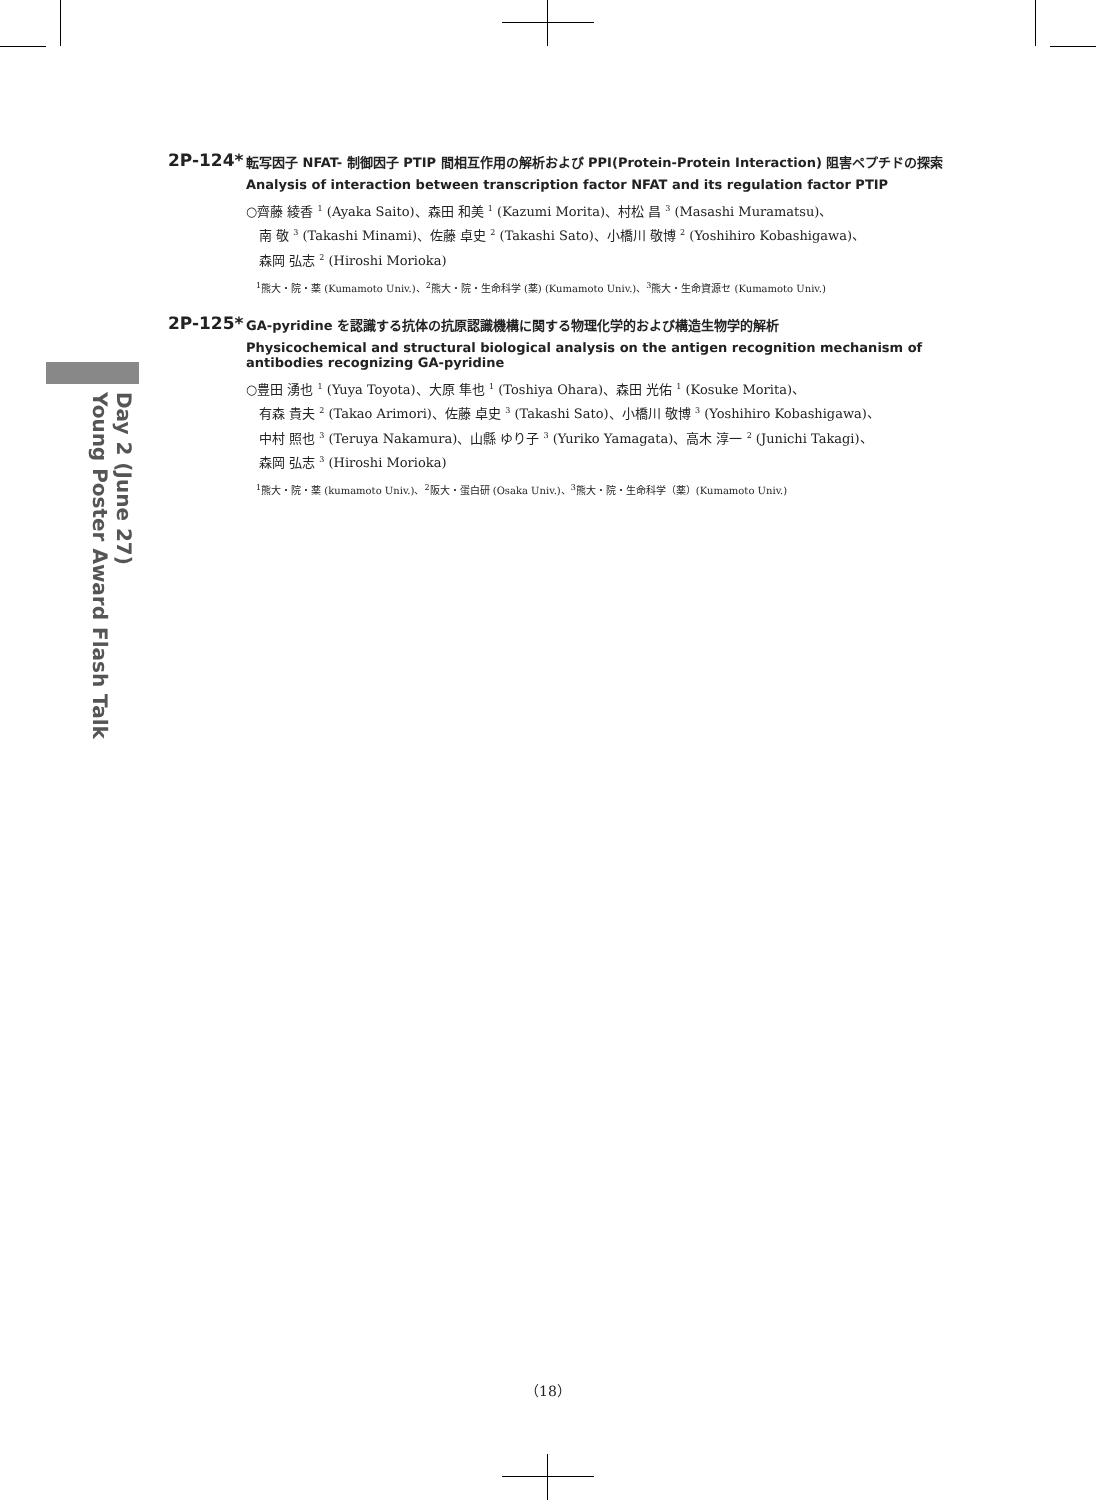Day 2 (June 27)
Young Poster Award Flash Talk
2P-124*
転写因子 NFAT- 制御因子 PTIP 間相互作用の解析および PPI(Protein-Protein Interaction) 阻害ペプチドの探索
Analysis of interaction between transcription factor NFAT and its regulation factor PTIP
○齊藤 綾香 <sup>1</sup> (Ayaka Saito)、森田 和美 <sup>1</sup> (Kazumi Morita)、村松 昌 <sup>3</sup> (Masashi Muramatsu)、
　南 敬 <sup>3</sup> (Takashi Minami)、佐藤 卓史 <sup>2</sup> (Takashi Sato)、小橋川 敬博 <sup>2</sup> (Yoshihiro Kobashigawa)、
　森岡 弘志 <sup>2</sup> (Hiroshi Morioka)
　<sup>1</sup> 熊大・院・薬 (Kumamoto Univ.)、<sup>2</sup>熊大・院・生命科学 (薬) (Kumamoto Univ.)、<sup>3</sup>熊大・生命資源セ (Kumamoto Univ.)
2P-125*
GA-pyridine を認識する抗体の抗原認識機構に関する物理化学的および構造生物学的解析
Physicochemical and structural biological analysis on the antigen recognition mechanism of antibodies recognizing GA-pyridine
○豊田 湧也 <sup>1</sup> (Yuya Toyota)、大原 隼也 <sup>1</sup> (Toshiya Ohara)、森田 光佑 <sup>1</sup> (Kosuke Morita)、
　有森 貴夫 <sup>2</sup> (Takao Arimori)、佐藤 卓史 <sup>3</sup> (Takashi Sato)、小橋川 敬博 <sup>3</sup> (Yoshihiro Kobashigawa)、
　中村 照也 <sup>3</sup> (Teruya Nakamura)、山縣 ゆり子 <sup>3</sup> (Yuriko Yamagata)、高木 淳一 <sup>2</sup> (Junichi Takagi)、
　森岡 弘志 <sup>3</sup> (Hiroshi Morioka)
　<sup>1</sup> 熊大・院・薬 (kumamoto Univ.)、<sup>2</sup>阪大・蛋白研 (Osaka Univ.)、<sup>3</sup>熊大・院・生命科学（薬）(Kumamoto Univ.)
（18）